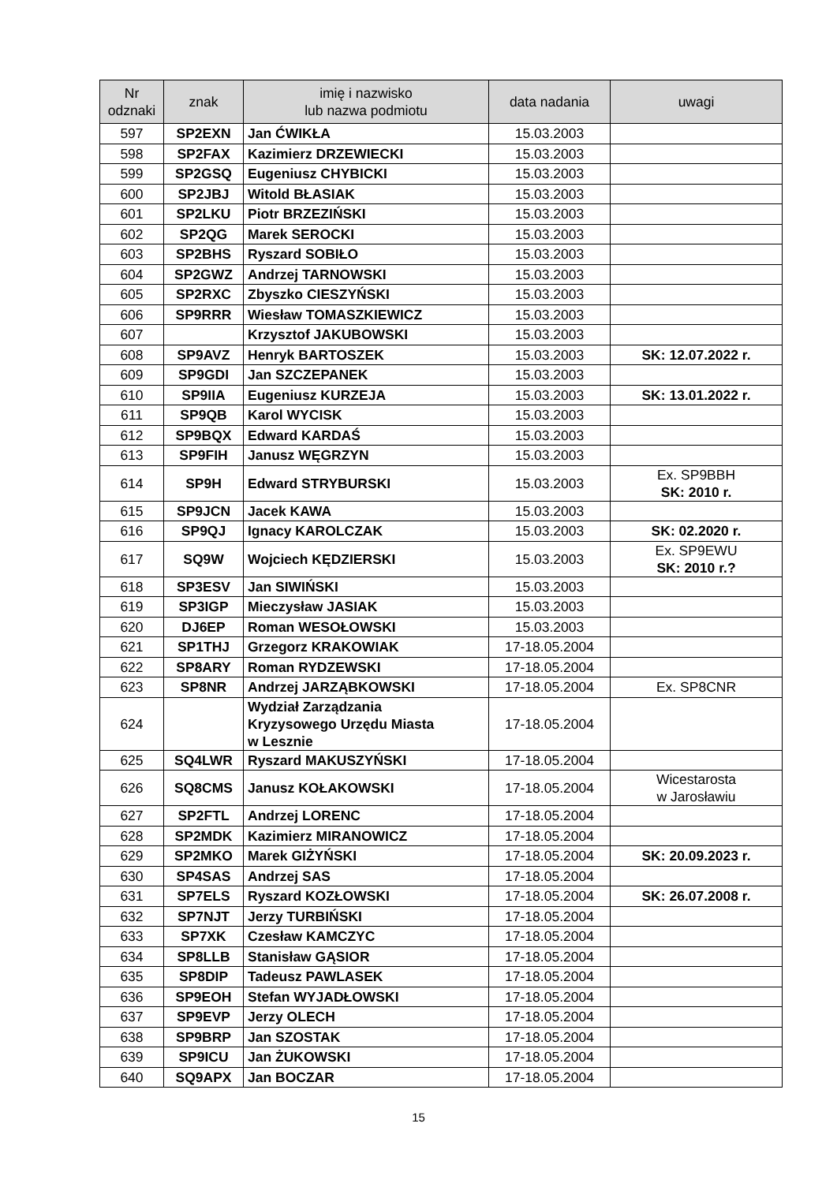| Nr odznaki | znak | imię i nazwisko lub nazwa podmiotu | data nadania | uwagi |
| --- | --- | --- | --- | --- |
| 597 | SP2EXN | Jan ĆWIKŁA | 15.03.2003 | |
| 598 | SP2FAX | Kazimierz DRZEWIECKI | 15.03.2003 | |
| 599 | SP2GSQ | Eugeniusz CHYBICKI | 15.03.2003 | |
| 600 | SP2JBJ | Witold BŁASIAK | 15.03.2003 | |
| 601 | SP2LKU | Piotr BRZEZIŃSKI | 15.03.2003 | |
| 602 | SP2QG | Marek SEROCKI | 15.03.2003 | |
| 603 | SP2BHS | Ryszard SOBIŁO | 15.03.2003 | |
| 604 | SP2GWZ | Andrzej TARNOWSKI | 15.03.2003 | |
| 605 | SP2RXC | Zbyszko CIESZYŃSKI | 15.03.2003 | |
| 606 | SP9RRR | Wiesław TOMASZKIEWICZ | 15.03.2003 | |
| 607 | | Krzysztof JAKUBOWSKI | 15.03.2003 | |
| 608 | SP9AVZ | Henryk BARTOSZEK | 15.03.2003 | SK: 12.07.2022 r. |
| 609 | SP9GDI | Jan SZCZEPANEK | 15.03.2003 | |
| 610 | SP9IIA | Eugeniusz KURZEJA | 15.03.2003 | SK: 13.01.2022 r. |
| 611 | SP9QB | Karol WYCISK | 15.03.2003 | |
| 612 | SP9BQX | Edward KARDAŚ | 15.03.2003 | |
| 613 | SP9FIH | Janusz WĘGRZYN | 15.03.2003 | |
| 614 | SP9H | Edward STRYBURSKI | 15.03.2003 | Ex. SP9BBH SK: 2010 r. |
| 615 | SP9JCN | Jacek KAWA | 15.03.2003 | |
| 616 | SP9QJ | Ignacy KAROLCZAK | 15.03.2003 | SK: 02.2020 r. |
| 617 | SQ9W | Wojciech KĘDZIERSKI | 15.03.2003 | Ex. SP9EWU SK: 2010 r.? |
| 618 | SP3ESV | Jan SIWIŃSKI | 15.03.2003 | |
| 619 | SP3IGP | Mieczysław JASIAK | 15.03.2003 | |
| 620 | DJ6EP | Roman WESOŁOWSKI | 15.03.2003 | |
| 621 | SP1THJ | Grzegorz KRAKOWIAK | 17-18.05.2004 | |
| 622 | SP8ARY | Roman RYDZEWSKI | 17-18.05.2004 | |
| 623 | SP8NR | Andrzej JARZĄBKOWSKI | 17-18.05.2004 | Ex. SP8CNR |
| 624 | | Wydział Zarządzania Kryzysowego Urzędu Miasta w Lesznie | 17-18.05.2004 | |
| 625 | SQ4LWR | Ryszard MAKUSZYŃSKI | 17-18.05.2004 | |
| 626 | SQ8CMS | Janusz KOŁAKOWSKI | 17-18.05.2004 | Wicestarosta w Jarosławiu |
| 627 | SP2FTL | Andrzej LORENC | 17-18.05.2004 | |
| 628 | SP2MDK | Kazimierz MIRANOWICZ | 17-18.05.2004 | |
| 629 | SP2MKO | Marek GIŻYŃSKI | 17-18.05.2004 | SK: 20.09.2023 r. |
| 630 | SP4SAS | Andrzej SAS | 17-18.05.2004 | |
| 631 | SP7ELS | Ryszard KOZŁOWSKI | 17-18.05.2004 | SK: 26.07.2008 r. |
| 632 | SP7NJT | Jerzy TURBIŃSKI | 17-18.05.2004 | |
| 633 | SP7XK | Czesław KAMCZYC | 17-18.05.2004 | |
| 634 | SP8LLB | Stanisław GĄSIOR | 17-18.05.2004 | |
| 635 | SP8DIP | Tadeusz PAWLASEK | 17-18.05.2004 | |
| 636 | SP9EOH | Stefan WYJADŁOWSKI | 17-18.05.2004 | |
| 637 | SP9EVP | Jerzy OLECH | 17-18.05.2004 | |
| 638 | SP9BRP | Jan SZOSTAK | 17-18.05.2004 | |
| 639 | SP9ICU | Jan ŻUKOWSKI | 17-18.05.2004 | |
| 640 | SQ9APX | Jan BOCZAR | 17-18.05.2004 | |
15